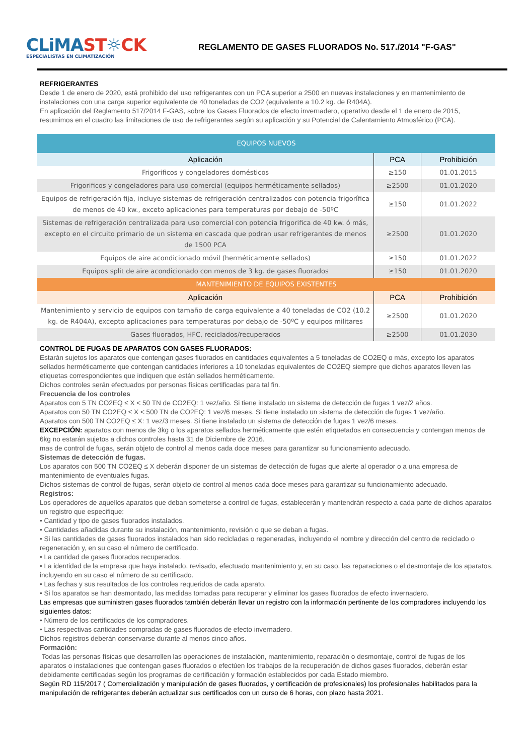CLiMAST☼CK
ESPECIALISTAS EN CLIMATIZACIÓN
REGLAMENTO DE GASES FLUORADOS No. 517./2014 "F-GAS"
REFRIGERANTES
Desde 1 de enero de 2020, está prohibido del uso refrigerantes con un PCA superior a 2500 en nuevas instalaciones y en mantenimiento de instalaciones con una carga superior equivalente de 40 toneladas de CO2 (equivalente a 10.2 kg. de R404A).
En aplicación del Reglamento 517/2014 F-GAS, sobre los Gases Fluorados de efecto invernadero, operativo desde el 1 de enero de 2015, resumimos en el cuadro las limitaciones de uso de refrigerantes según su aplicación y su Potencial de Calentamiento Atmosférico (PCA).
| EQUIPOS NUEVOS | | |
| --- | --- | --- |
| Aplicación | PCA | Prohibición |
| Frigorificos y congeladores domésticos | ≥150 | 01.01.2015 |
| Frigorificos y congeladores para uso comercial (equipos herméticamente sellados) | ≥2500 | 01.01.2020 |
| Equipos de refrigeración fija, incluye sistemas de refrigeración centralizados con potencia frigorífica de menos de 40 kw., exceto aplicaciones para temperaturas por debajo de -50ºC | ≥150 | 01.01.2022 |
| Sistemas de refrigeración centralizada para uso comercial con potencia frigorifica de 40 kw. ó más, excepto en el circuito primario de un sistema en cascada que podran usar refrigerantes de menos de 1500 PCA | ≥2500 | 01.01.2020 |
| Equipos de aire acondicionado móvil (herméticamente sellados) | ≥150 | 01.01.2022 |
| Equipos split de aire acondicionado con menos de 3 kg. de gases fluorados | ≥150 | 01.01.2020 |
| MANTENIMIENTO DE EQUIPOS EXISTENTES | | |
| Aplicación | PCA | Prohibición |
| Mantenimiento y servicio de equipos con tamaño de carga equivalente a 40 toneladas de CO2 (10.2 kg. de R404A), excepto aplicaciones para temperaturas por debajo de -50ºC y equipos militares | ≥2500 | 01.01.2020 |
| Gases fluorados, HFC, reciclados/recuperados | ≥2500 | 01.01.2030 |
CONTROL DE FUGAS DE APARATOS CON GASES FLUORADOS:
Estarán sujetos los aparatos que contengan gases fluorados en cantidades equivalentes a 5 toneladas de CO2EQ o más, excepto los aparatos sellados herméticamente que contengan cantidades inferiores a 10 toneladas equivalentes de CO2EQ siempre que dichos aparatos lleven las etiquetas correspondientes que indiquen que están sellados herméticamente.
Dichos controles serán efectuados por personas físicas certificadas para tal fin.
Frecuencia de los controles
Aparatos con 5 TN CO2EQ ≤ X < 50 TN de CO2EQ: 1 vez/año. Si tiene instalado un sistema de detección de fugas 1 vez/2 años.
Aparatos con 50 TN CO2EQ ≤ X < 500 TN de CO2EQ: 1 vez/6 meses. Si tiene instalado un sistema de detección de fugas 1 vez/año.
Aparatos con 500 TN CO2EQ ≤ X: 1 vez/3 meses. Si tiene instalado un sistema de detección de fugas 1 vez/6 meses.
EXCEPCIÓN: aparatos con menos de 3kg o los aparatos sellados herméticamente que estén etiquetados en consecuencia y contengan menos de 6kg no estarán sujetos a dichos controles hasta 31 de Diciembre de 2016.
mas de control de fugas, serán objeto de control al menos cada doce meses para garantizar su funcionamiento adecuado.
Sistemas de detección de fugas.
Los aparatos con 500 TN CO2EQ ≤ X deberán disponer de un sistemas de detección de fugas que alerte al operador o a una empresa de mantenimiento de eventuales fugas.
Dichos sistemas de control de fugas, serán objeto de control al menos cada doce meses para garantizar su funcionamiento adecuado.
Registros:
Los operadores de aquellos aparatos que deban someterse a control de fugas, establecerán y mantendrán respecto a cada parte de dichos aparatos un registro que especifique:
• Cantidad y tipo de gases fluorados instalados.
• Cantidades añadidas durante su instalación, mantenimiento, revisión o que se deban a fugas.
• Si las cantidades de gases fluorados instalados han sido recicladas o regeneradas, incluyendo el nombre y dirección del centro de reciclado o regeneración y, en su caso el número de certificado.
• La cantidad de gases fluorados recuperados.
• La identidad de la empresa que haya instalado, revisado, efectuado mantenimiento y, en su caso, las reparaciones o el desmontaje de los aparatos, incluyendo en su caso el número de su certificado.
• Las fechas y sus resultados de los controles requeridos de cada aparato.
• Si los aparatos se han desmontado, las medidas tomadas para recuperar y eliminar los gases fluorados de efecto invernadero.
Las empresas que suministren gases fluorados también deberán llevar un registro con la información pertinente de los compradores incluyendo los siguientes datos:
• Número de los certificados de los compradores.
• Las respectivas cantidades compradas de gases fluorados de efecto invernadero.
Dichos registros deberán conservarse durante al menos cinco años.
Formación:
Todas las personas físicas que desarrollen las operaciones de instalación, mantenimiento, reparación o desmontaje, control de fugas de los aparatos o instalaciones que contengan gases fluorados o efectúen los trabajos de la recuperación de dichos gases fluorados, deberán estar debidamente certificadas según los programas de certificación y formación establecidos por cada Estado miembro.
Según RD 115/2017 ( Comercialización y manipulación de gases fluorados, y certificación de profesionales) los profesionales habilitados para la manipulación de refrigerantes deberán actualizar sus certificados con un curso de 6 horas, con plazo hasta 2021.